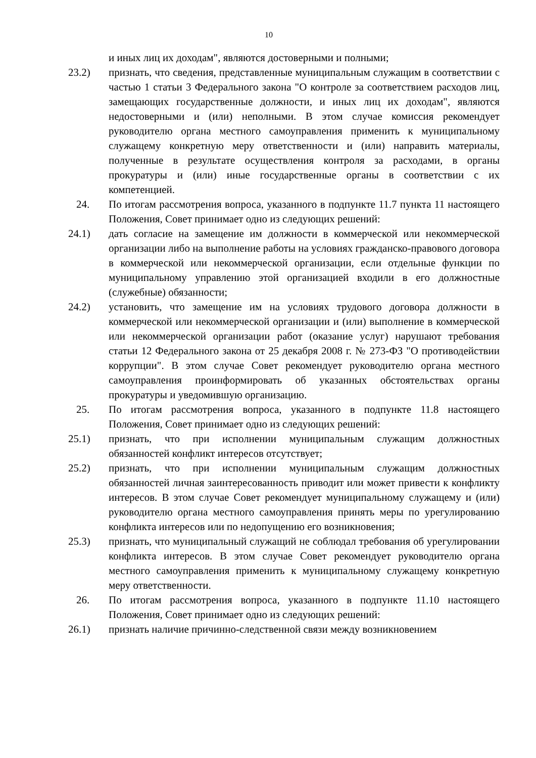10
и иных лиц их доходам", являются достоверными и полными;
23.2) признать, что сведения, представленные муниципальным служащим в соответствии с частью 1 статьи 3 Федерального закона "О контроле за соответствием расходов лиц, замещающих государственные должности, и иных лиц их доходам", являются недостоверными и (или) неполными. В этом случае комиссия рекомендует руководителю органа местного самоуправления применить к муниципальному служащему конкретную меру ответственности и (или) направить материалы, полученные в результате осуществления контроля за расходами, в органы прокуратуры и (или) иные государственные органы в соответствии с их компетенцией.
24. По итогам рассмотрения вопроса, указанного в подпункте 11.7 пункта 11 настоящего Положения, Совет принимает одно из следующих решений:
24.1) дать согласие на замещение им должности в коммерческой или некоммерческой организации либо на выполнение работы на условиях гражданско-правового договора в коммерческой или некоммерческой организации, если отдельные функции по муниципальному управлению этой организацией входили в его должностные (служебные) обязанности;
24.2) установить, что замещение им на условиях трудового договора должности в коммерческой или некоммерческой организации и (или) выполнение в коммерческой или некоммерческой организации работ (оказание услуг) нарушают требования статьи 12 Федерального закона от 25 декабря 2008 г. № 273-ФЗ "О противодействии коррупции". В этом случае Совет рекомендует руководителю органа местного самоуправления проинформировать об указанных обстоятельствах органы прокуратуры и уведомившую организацию.
25. По итогам рассмотрения вопроса, указанного в подпункте 11.8 настоящего Положения, Совет принимает одно из следующих решений:
25.1) признать, что при исполнении муниципальным служащим должностных обязанностей конфликт интересов отсутствует;
25.2) признать, что при исполнении муниципальным служащим должностных обязанностей личная заинтересованность приводит или может привести к конфликту интересов. В этом случае Совет рекомендует муниципальному служащему и (или) руководителю органа местного самоуправления принять меры по урегулированию конфликта интересов или по недопущению его возникновения;
25.3) признать, что муниципальный служащий не соблюдал требования об урегулировании конфликта интересов. В этом случае Совет рекомендует руководителю органа местного самоуправления применить к муниципальному служащему конкретную меру ответственности.
26. По итогам рассмотрения вопроса, указанного в подпункте 11.10 настоящего Положения, Совет принимает одно из следующих решений:
26.1) признать наличие причинно-следственной связи между возникновением